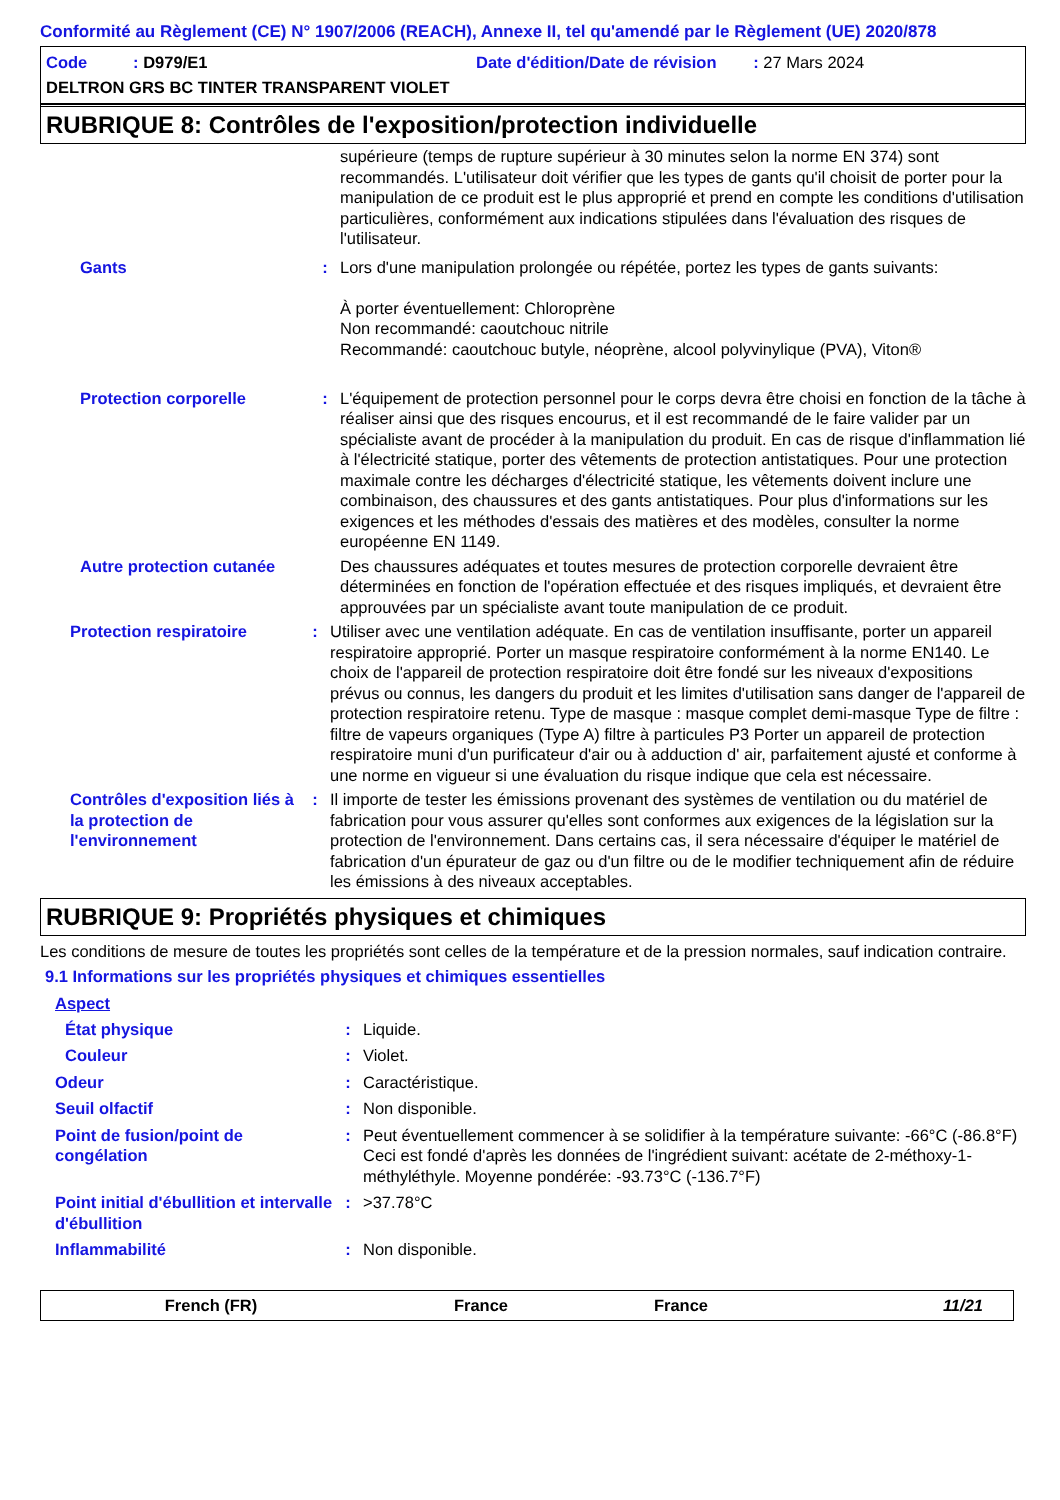Conformité au Règlement (CE) N° 1907/2006 (REACH), Annexe II, tel qu'amendé par le Règlement (UE) 2020/878
Code : D979/E1 Date d'édition/Date de révision : 27 Mars 2024
DELTRON GRS BC TINTER TRANSPARENT VIOLET
RUBRIQUE 8: Contrôles de l'exposition/protection individuelle
supérieure (temps de rupture supérieur à 30 minutes selon la norme EN 374) sont recommandés. L'utilisateur doit vérifier que les types de gants qu'il choisit de porter pour la manipulation de ce produit est le plus approprié et prend en compte les conditions d'utilisation particulières, conformément aux indications stipulées dans l'évaluation des risques de l'utilisateur.
Gants : Lors d'une manipulation prolongée ou répétée, portez les types de gants suivants:
À porter éventuellement: Chloroprène
Non recommandé: caoutchouc nitrile
Recommandé: caoutchouc butyle, néoprène, alcool polyvinylique (PVA), Viton®
Protection corporelle : L'équipement de protection personnel pour le corps devra être choisi en fonction de la tâche à réaliser ainsi que des risques encourus, et il est recommandé de le faire valider par un spécialiste avant de procéder à la manipulation du produit. En cas de risque d'inflammation lié à l'électricité statique, porter des vêtements de protection antistatiques. Pour une protection maximale contre les décharges d'électricité statique, les vêtements doivent inclure une combinaison, des chaussures et des gants antistatiques. Pour plus d'informations sur les exigences et les méthodes d'essais des matières et des modèles, consulter la norme européenne EN 1149.
Autre protection cutanée
Des chaussures adéquates et toutes mesures de protection corporelle devraient être déterminées en fonction de l'opération effectuée et des risques impliqués, et devraient être approuvées par un spécialiste avant toute manipulation de ce produit.
Protection respiratoire : Utiliser avec une ventilation adéquate. En cas de ventilation insuffisante, porter un appareil respiratoire approprié. Porter un masque respiratoire conformément à la norme EN140. Le choix de l'appareil de protection respiratoire doit être fondé sur les niveaux d'expositions prévus ou connus, les dangers du produit et les limites d'utilisation sans danger de l'appareil de protection respiratoire retenu. Type de masque : masque complet demi-masque Type de filtre : filtre de vapeurs organiques (Type A) filtre à particules P3 Porter un appareil de protection respiratoire muni d'un purificateur d'air ou à adduction d' air, parfaitement ajusté et conforme à une norme en vigueur si une évaluation du risque indique que cela est nécessaire.
Contrôles d'exposition liés à la protection de l'environnement
: Il importe de tester les émissions provenant des systèmes de ventilation ou du matériel de fabrication pour vous assurer qu'elles sont conformes aux exigences de la législation sur la protection de l'environnement. Dans certains cas, il sera nécessaire d'équiper le matériel de fabrication d'un épurateur de gaz ou d'un filtre ou de le modifier techniquement afin de réduire les émissions à des niveaux acceptables.
RUBRIQUE 9: Propriétés physiques et chimiques
Les conditions de mesure de toutes les propriétés sont celles de la température et de la pression normales, sauf indication contraire.
9.1 Informations sur les propriétés physiques et chimiques essentielles
Aspect
État physique : Liquide.
Couleur : Violet.
Odeur : Caractéristique.
Seuil olfactif : Non disponible.
Point de fusion/point de congélation
: Peut éventuellement commencer à se solidifier à la température suivante: -66°C (-86.8°F) Ceci est fondé d'après les données de l'ingrédient suivant: acétate de 2-méthoxy-1-méthyléthyle. Moyenne pondérée: -93.73°C (-136.7°F)
Point initial d'ébullition et intervalle d'ébullition
: >37.78°C
Inflammabilité : Non disponible.
French (FR) France France 11/21